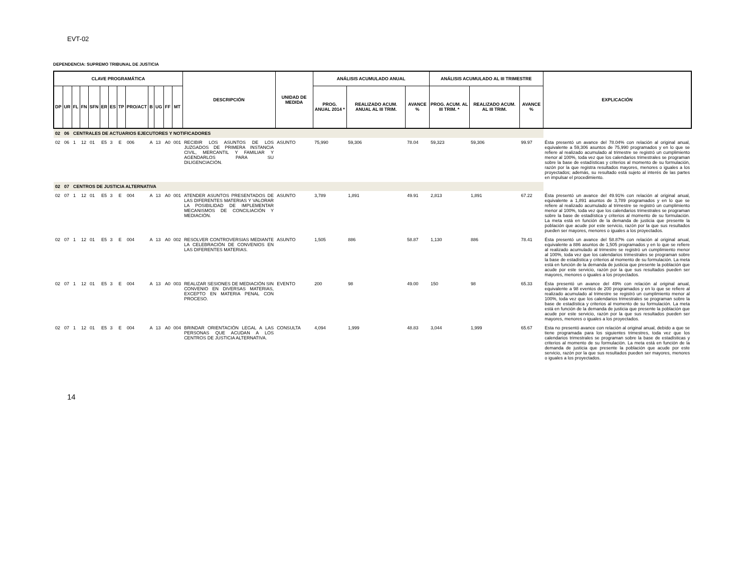EVT-02
DEPENDENCIA: SUPREMO TRIBUNAL DE JUSTICIA
| CLAVE PROGRAMÁTICA | | | | | | | | | | | | | DESCRIPCIÓN | UNIDAD DE MEDIDA | ANÁLISIS ACUMULADO ANUAL | | | ANÁLISIS ACUMULADO AL III TRIMESTRE | | | EXPLICACIÓN |
| --- | --- | --- | --- | --- | --- | --- | --- | --- | --- | --- | --- | --- | --- | --- | --- | --- | --- | --- | --- | --- | --- |
| DP | UR | FL | FN | SFN | ER | ES | TP | PRO/ACT | B | UG | FF | MT | | | PROG. ANUAL 2014 * | REALIZADO ACUM. ANUAL AL III TRIM. | AVANCE % | PROG. ACUM. AL III TRIM. * | REALIZADO ACUM. AL III TRIM. | AVANCE % | |
| 02 | 06 | CENTRALES DE ACTUARIOS EJECUTORES Y NOTIFICADORES | | | | | | | | | | | | | | | | | | | |
| 02 | 06 | 1 | 12 | 01 | E5 | 3 | E | 006 | A | 13 | A0 | 001 | RECIBIR LOS ASUNTOS DE LOS JUZGADOS DE PRIMERA INSTANCIA CIVIL, MERCANTIL Y FAMILIAR Y AGENDARLOS PARA SU DILIGENCIACIÓN. | ASUNTO | 75,990 | 59,306 | 78.04 | 59,323 | 59,306 | 99.97 | Ésta presentó un avance del 78.04% con relación al original anual, equivalente a 59,306 asuntos de 75,990 programados y en lo que se refiere al realizado acumulado al trimestre se registró un cumplimiento menor al 100%, toda vez que los calendarios trimestrales se programan sobre la base de estadísticas y criterios al momento de su formulación, razón por la que registra resultados mayores, menores o iguales a los proyectados; además, su resultado está sujeto al interés de las partes en impulsar el procedimiento. |
| 02 | 07 | CENTROS DE JUSTICIA ALTERNATIVA | | | | | | | | | | | | | | | | | | | |
| 02 | 07 | 1 | 12 | 01 | E5 | 3 | E | 004 | A | 13 | A0 | 001 | ATENDER ASUNTOS PRESENTADOS DE LAS DIFERENTES MATERIAS Y VALORAR LA POSIBILIDAD DE IMPLEMENTAR MECANISMOS DE CONCILIACIÓN Y MEDIACIÓN. | ASUNTO | 3,789 | 1,891 | 49.91 | 2,813 | 1,891 | 67.22 | Ésta presentó un avance del 49.91% con relación al original anual, equivalente a 1,891 asuntos de 3,789 programados y en lo que se refiere al realizado acumulado al trimestre se registró un cumplimiento menor al 100%, toda vez que los calendarios trimestrales se programan sobre la base de estadística y criterios al momento de su formulación. La meta está en función de la demanda de justicia que presente la población que acude por este servicio, razón por la que sus resultados pueden ser mayores, menores o iguales a los proyectados. |
| 02 | 07 | 1 | 12 | 01 | E5 | 3 | E | 004 | A | 13 | A0 | 002 | RESOLVER CONTROVERSIAS MEDIANTE LA CELEBRACIÓN DE CONVENIOS EN LAS DIFERENTES MATERIAS. | ASUNTO | 1,505 | 886 | 58.87 | 1,130 | 886 | 78.41 | Ésta presentó un avance del 58.87% con relación al original anual, equivalente a 886 asuntos de 1,505 programados y en lo que se refiere al realizado acumulado al trimestre se registró un cumplimiento menor al 100%, toda vez que los calendarios trimestrales se programan sobre la base de estadística y criterios al momento de su formulación. La meta está en función de la demanda de justicia que presente la población que acude por este servicio, razón por la que sus resultados pueden ser mayores, menores o iguales a los proyectados. |
| 02 | 07 | 1 | 12 | 01 | E5 | 3 | E | 004 | A | 13 | A0 | 003 | REALIZAR SESIONES DE MEDIACIÓN SIN CONVENIO EN DIVERSAS MATERIAS, EXCEPTO EN MATERIA PENAL CON PROCESO. | EVENTO | 200 | 98 | 49.00 | 150 | 98 | 65.33 | Ésta presentó un avance del 49% con relación al original anual, equivalente a 98 eventos de 200 programados y en lo que se refiere al realizado acumulado al trimestre se registró un cumplimiento menor al 100%, toda vez que los calendarios trimestrales se programan sobre la base de estadística y criterios al momento de su formulación. La meta está en función de la demanda de justicia que presente la población que acude por este servicio, razón por la que sus resultados pueden ser mayores, menores o iguales a los proyectados. |
| 02 | 07 | 1 | 12 | 01 | E5 | 3 | E | 004 | A | 13 | A0 | 004 | BRINDAR ORIENTACIÓN LEGAL A LAS PERSONAS QUE ACUDAN A LOS CENTROS DE JUSTICIA ALTERNATIVA. | CONSULTA | 4,094 | 1,999 | 48.83 | 3,044 | 1,999 | 65.67 | Esta no presentó avance con relación al original anual, debido a que se tiene programada para los siguientes trimestres, toda vez que los calendarios trimestrales se programan sobre la base de estadísticas y criterios al momento de su formulación. La meta está en función de la demanda de justicia que presente la población que acude por este servicio, razón por la que sus resultados pueden ser mayores, menores o iguales a los proyectados. |
14